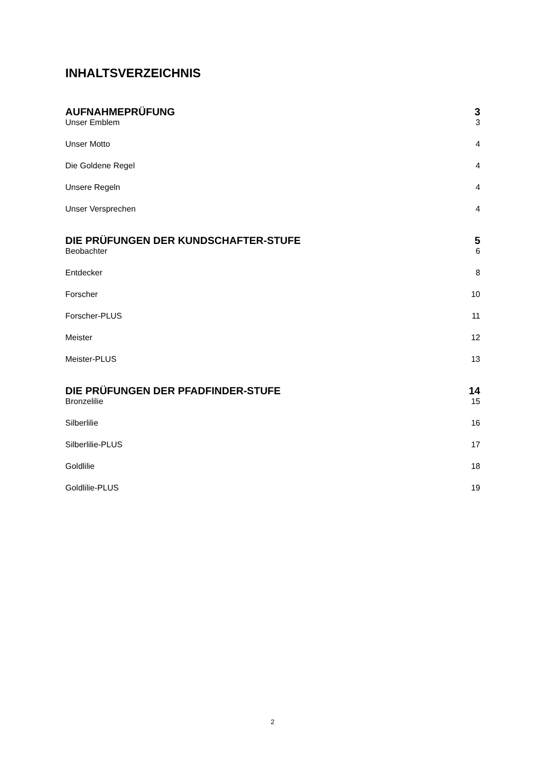INHALTSVERZEICHNIS
AUFNAHMEPRÜFUNG 3
Unser Emblem 3
Unser Motto 4
Die Goldene Regel 4
Unsere Regeln 4
Unser Versprechen 4
DIE PRÜFUNGEN DER KUNDSCHAFTER-STUFE 5
Beobachter 6
Entdecker 8
Forscher 10
Forscher-PLUS 11
Meister 12
Meister-PLUS 13
DIE PRÜFUNGEN DER PFADFINDER-STUFE 14
Bronzelilie 15
Silberlilie 16
Silberlilie-PLUS 17
Goldlilie 18
Goldlilie-PLUS 19
2